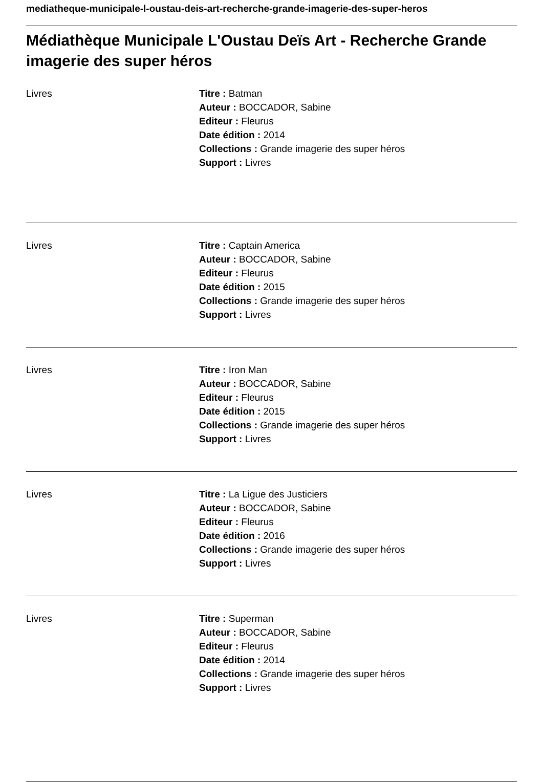mediatheque-municipale-l-oustau-deis-art-recherche-grande-imagerie-des-super-heros
Médiathèque Municipale L'Oustau Deïs Art - Recherche Grande imagerie des super héros
Livres Titre : Batman
Auteur : BOCCADOR, Sabine
Editeur : Fleurus
Date édition : 2014
Collections : Grande imagerie des super héros
Support : Livres
Livres Titre : Captain America
Auteur : BOCCADOR, Sabine
Editeur : Fleurus
Date édition : 2015
Collections : Grande imagerie des super héros
Support : Livres
Livres Titre : Iron Man
Auteur : BOCCADOR, Sabine
Editeur : Fleurus
Date édition : 2015
Collections : Grande imagerie des super héros
Support : Livres
Livres Titre : La Ligue des Justiciers
Auteur : BOCCADOR, Sabine
Editeur : Fleurus
Date édition : 2016
Collections : Grande imagerie des super héros
Support : Livres
Livres Titre : Superman
Auteur : BOCCADOR, Sabine
Editeur : Fleurus
Date édition : 2014
Collections : Grande imagerie des super héros
Support : Livres